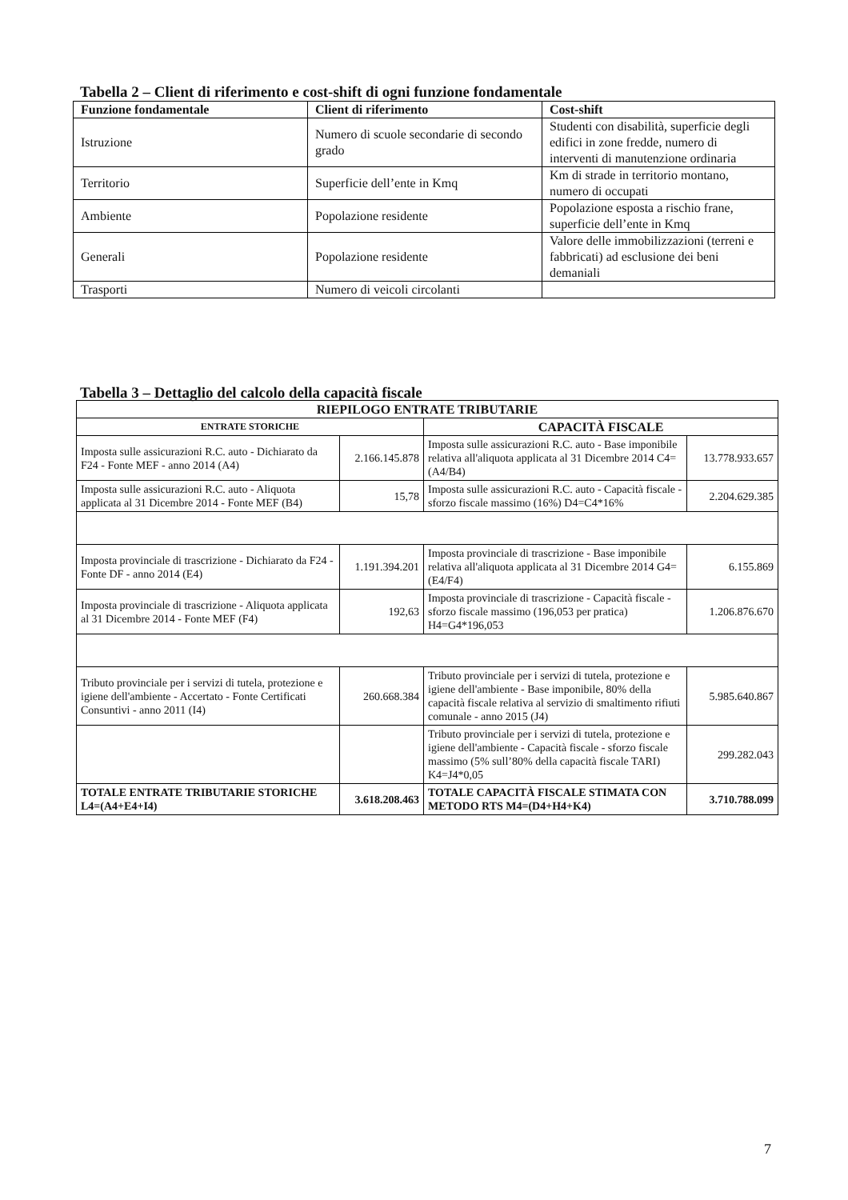Tabella 2 – Client di riferimento e cost-shift di ogni funzione fondamentale
| Funzione fondamentale | Client di riferimento | Cost-shift |
| --- | --- | --- |
| Istruzione | Numero di scuole secondarie di secondo grado | Studenti con disabilità, superficie degli edifici in zone fredde, numero di interventi di manutenzione ordinaria |
| Territorio | Superficie dell’ente in Kmq | Km di strade in territorio montano, numero di occupati |
| Ambiente | Popolazione residente | Popolazione esposta a rischio frane, superficie dell’ente in Kmq |
| Generali | Popolazione residente | Valore delle immobilizzazioni (terreni e fabbricati) ad esclusione dei beni demaniali |
| Trasporti | Numero di veicoli circolanti | |
Tabella 3 – Dettaglio del calcolo della capacità fiscale
| RIEPILOGO ENTRATE TRIBUTARIE | | | |
| --- | --- | --- | --- |
| ENTRATE STORICHE | | CAPACITÀ FISCALE | |
| Imposta sulle assicurazioni R.C. auto - Dichiarato da F24 - Fonte MEF - anno 2014 (A4) | 2.166.145.878 | Imposta sulle assicurazioni R.C. auto - Base imponibile relativa all'aliquota applicata al 31 Dicembre 2014 C4=(A4/B4) | 13.778.933.657 |
| Imposta sulle assicurazioni R.C. auto - Aliquota applicata al 31 Dicembre 2014 - Fonte MEF (B4) | 15,78 | Imposta sulle assicurazioni R.C. auto - Capacità fiscale - sforzo fiscale massimo (16%) D4=C4*16% | 2.204.629.385 |
| Imposta provinciale di trascrizione - Dichiarato da F24 - Fonte DF - anno 2014 (E4) | 1.191.394.201 | Imposta provinciale di trascrizione - Base imponibile relativa all'aliquota applicata al 31 Dicembre 2014 G4=(E4/F4) | 6.155.869 |
| Imposta provinciale di trascrizione - Aliquota applicata al 31 Dicembre 2014 - Fonte MEF (F4) | 192,63 | Imposta provinciale di trascrizione - Capacità fiscale - sforzo fiscale massimo (196,053 per pratica) H4=G4*196,053 | 1.206.876.670 |
| Tributo provinciale per i servizi di tutela, protezione e igiene dell'ambiente - Accertato - Fonte Certificati Consuntivi - anno 2011 (I4) | 260.668.384 | Tributo provinciale per i servizi di tutela, protezione e igiene dell'ambiente - Base imponibile, 80% della capacità fiscale relativa al servizio di smaltimento rifiuti comunale - anno 2015 (J4) | 5.985.640.867 |
| | | Tributo provinciale per i servizi di tutela, protezione e igiene dell'ambiente - Capacità fiscale - sforzo fiscale massimo (5% sull’80% della capacità fiscale TARI) K4=J4*0,05 | 299.282.043 |
| TOTALE ENTRATE TRIBUTARIE STORICHE L4=(A4+E4+I4) | 3.618.208.463 | TOTALE CAPACITÀ FISCALE STIMATA CON METODO RTS M4=(D4+H4+K4) | 3.710.788.099 |
7